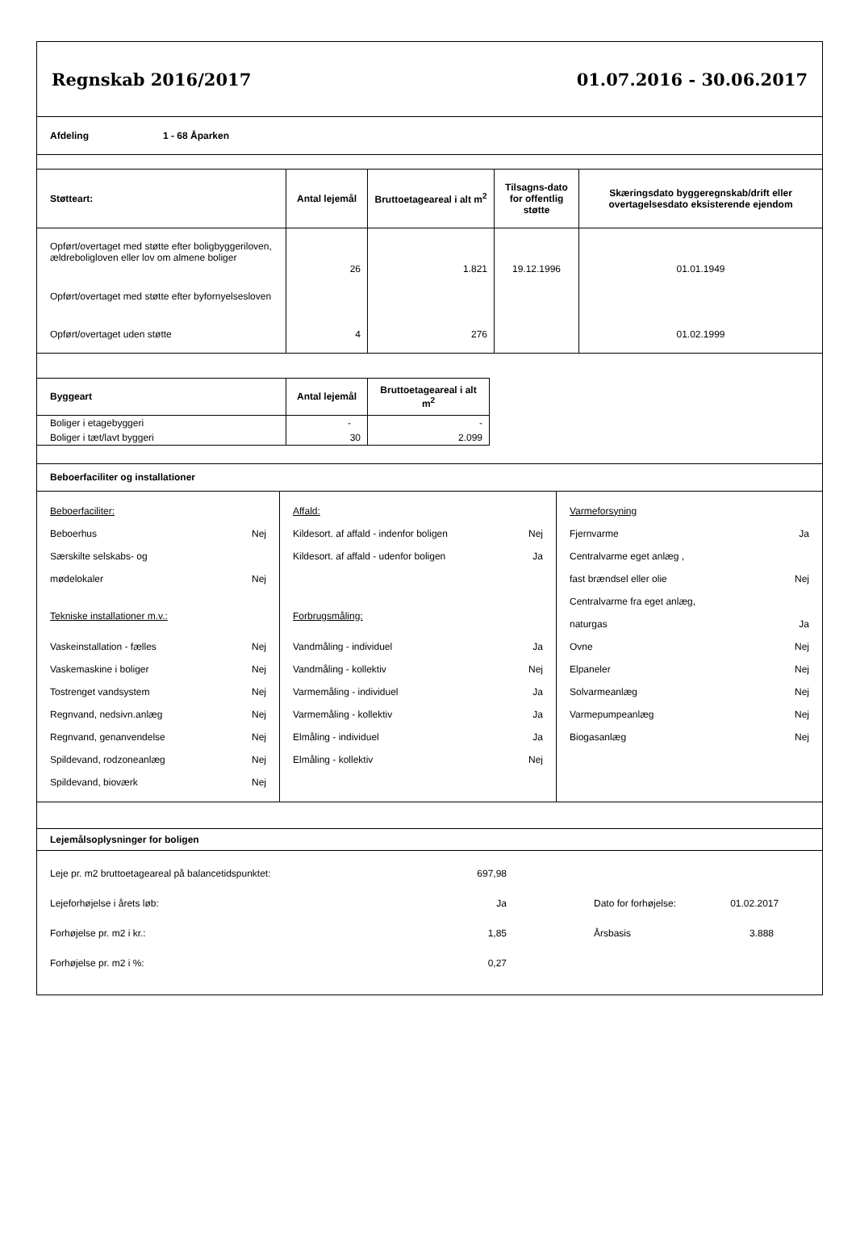Regnskab 2016/2017 01.07.2016 - 30.06.2017
Afdeling 1 - 68 Åparken
| Støtteart: | Antal lejemål | Bruttoetageareal i alt m<sup>2</sup> | Tilsagns-dato for offentlig støtte | Skæringsdato byggeregnskab/drift eller overtagelsesdato eksisterende ejendom |
| --- | --- | --- | --- | --- |
| Opført/overtaget med støtte efter boligbyggeriloven, ældreboligloven eller lov om almene boliger | 26 | 1.821 | 19.12.1996 | 01.01.1949 |
| Opført/overtaget med støtte efter byfornyelsesloven | | | | |
| Opført/overtaget uden støtte | 4 | 276 | | 01.02.1999 |
| Byggeart | Antal lejemål | Bruttoetageareal i alt m<sup>2</sup> |
| --- | --- | --- |
| Boliger i etagebyggeri | - | - |
| Boliger i tæt/lavt byggeri | 30 | 2.099 |
Beboerfaciliter og installationer
Beboerfaciliter:
Beboerhus Nej
Særskilte selskabs- og
mødelokaler Nej
Tekniske installationer m.v.:
Vaskeinstallation - fælles Nej
Vaskemaskine i boliger Nej
Tostrenget vandsystem Nej
Regnvand, nedsivn.anlæg Nej
Regnvand, genanvendelse Nej
Spildevand, rodzoneanlæg Nej
Spildevand, bioværk Nej
Affald:
Kildesort. af affald - indenfor boligen Nej
Kildesort. af affald - udenfor boligen Ja
Forbrugsmåling:
Vandmåling - individuel Ja
Vandmåling - kollektiv Nej
Varmemåling - individuel Ja
Varmemåling - kollektiv Ja
Elmåling - individuel Ja
Elmåling - kollektiv Nej
Varmeforsyning
Fjernvarme Ja
Centralvarme eget anlæg ,
fast brændsel eller olie Nej
Centralvarme fra eget anlæg,
naturgas Ja
Ovne Nej
Elpaneler Nej
Solvarmeanlæg Nej
Varmepumpeanlæg Nej
Biogasanlæg Nej
Lejemålsoplysninger for boligen
| Leje pr. m2 bruttoetageareal på balancetidspunktet: | 697,98 | | |
| Lejeforhøjelse i årets løb: | Ja | Dato for forhøjelse: | 01.02.2017 |
| Forhøjelse pr. m2 i kr.: | 1,85 | Årsbasis | 3.888 |
| Forhøjelse pr. m2 i %: | 0,27 | | |